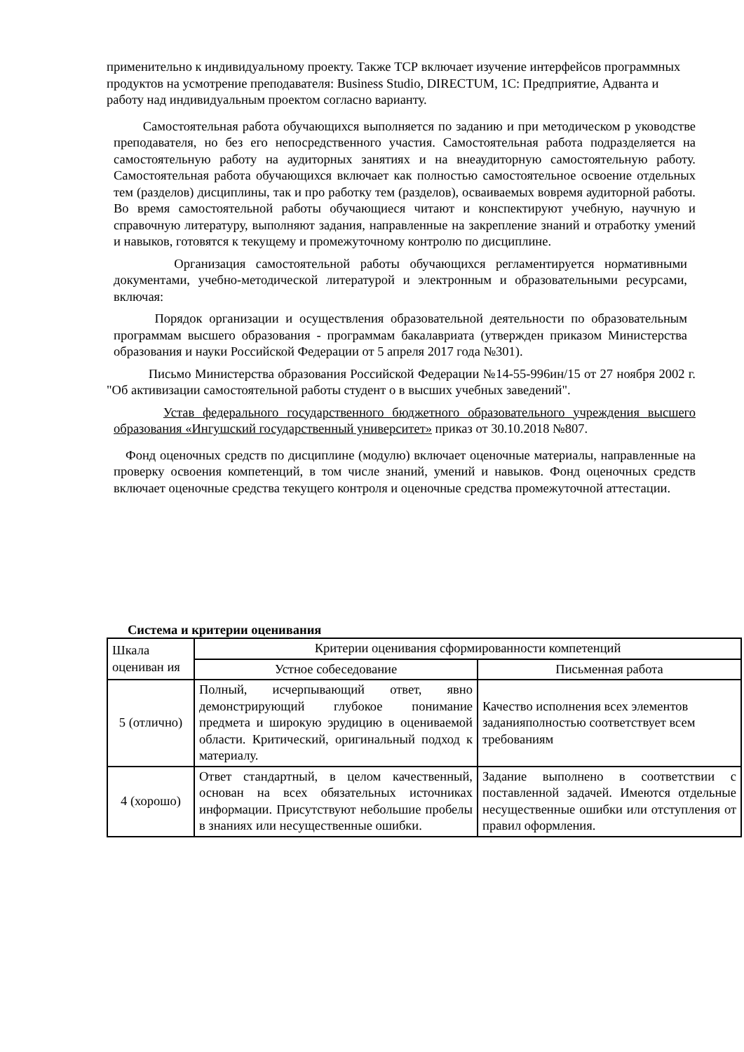применительно к индивидуальному проекту. Также ТСР включает изучение интерфейсов программных продуктов на усмотрение преподавателя: Business Studio, DIRECTUM, 1С: Предприятие, Адванта и работу над индивидуальным проектом согласно варианту.
Самостоятельная работа обучающихся выполняется по заданию и при методическом р уководстве преподавателя, но без его непосредственного участия. Самостоятельная работа подразделяется на самостоятельную работу на аудиторных занятиях и на внеаудиторную самостоятельную работу. Самостоятельная работа обучающихся включает как полностью самостоятельное освоение отдельных тем (разделов) дисциплины, так и про работку тем (разделов), осваиваемых вовремя аудиторной работы. Во время самостоятельной работы обучающиеся читают и конспектируют учебную, научную и справочную литературу, выполняют задания, направленные на закрепление знаний и отработку умений и навыков, готовятся к текущему и промежуточному контролю по дисциплине.
Организация самостоятельной работы обучающихся регламентируется нормативными документами, учебно-методической литературой и электронным и образовательными ресурсами, включая:
Порядок организации и осуществления образовательной деятельности по образовательным программам высшего образования - программам бакалавриата (утвержден приказом Министерства образования и науки Российской Федерации от 5 апреля 2017 года №301).
Письмо Министерства образования Российской Федерации №14-55-996ин/15 от 27 ноября 2002 г. "Об активизации самостоятельной работы студент о в высших учебных заведений".
Устав федерального государственного бюджетного образовательного учреждения высшего образования «Ингушский государственный университет» приказ от 30.10.2018 №807.
Фонд оценочных средств по дисциплине (модулю) включает оценочные материалы, направленные на проверку освоения компетенций, в том числе знаний, умений и навыков. Фонд оценочных средств включает оценочные средства текущего контроля и оценочные средства промежуточной аттестации.
Система и критерии оценивания
| Шкала оцениван ия | Критерии оценивания сформированности компетенций | |
| --- | --- | --- |
| | Устное собеседование | Письменная работа |
| 5 (отлично) | Полный, исчерпывающий ответ, явно демонстрирующий глубокое понимание предмета и широкую эрудицию в оцениваемой области. Критический, оригинальный подход к материалу. | Качество исполнения всех элементов заданияполностью соответствует всем требованиям |
| 4 (хорошо) | Ответ стандартный, в целом качественный, основан на всех обязательных источниках информации. Присутствуют небольшие пробелы в знаниях или несущественные ошибки. | Задание выполнено в соответствии с поставленной задачей. Имеются отдельные несущественные ошибки или отступления от правил оформления. |